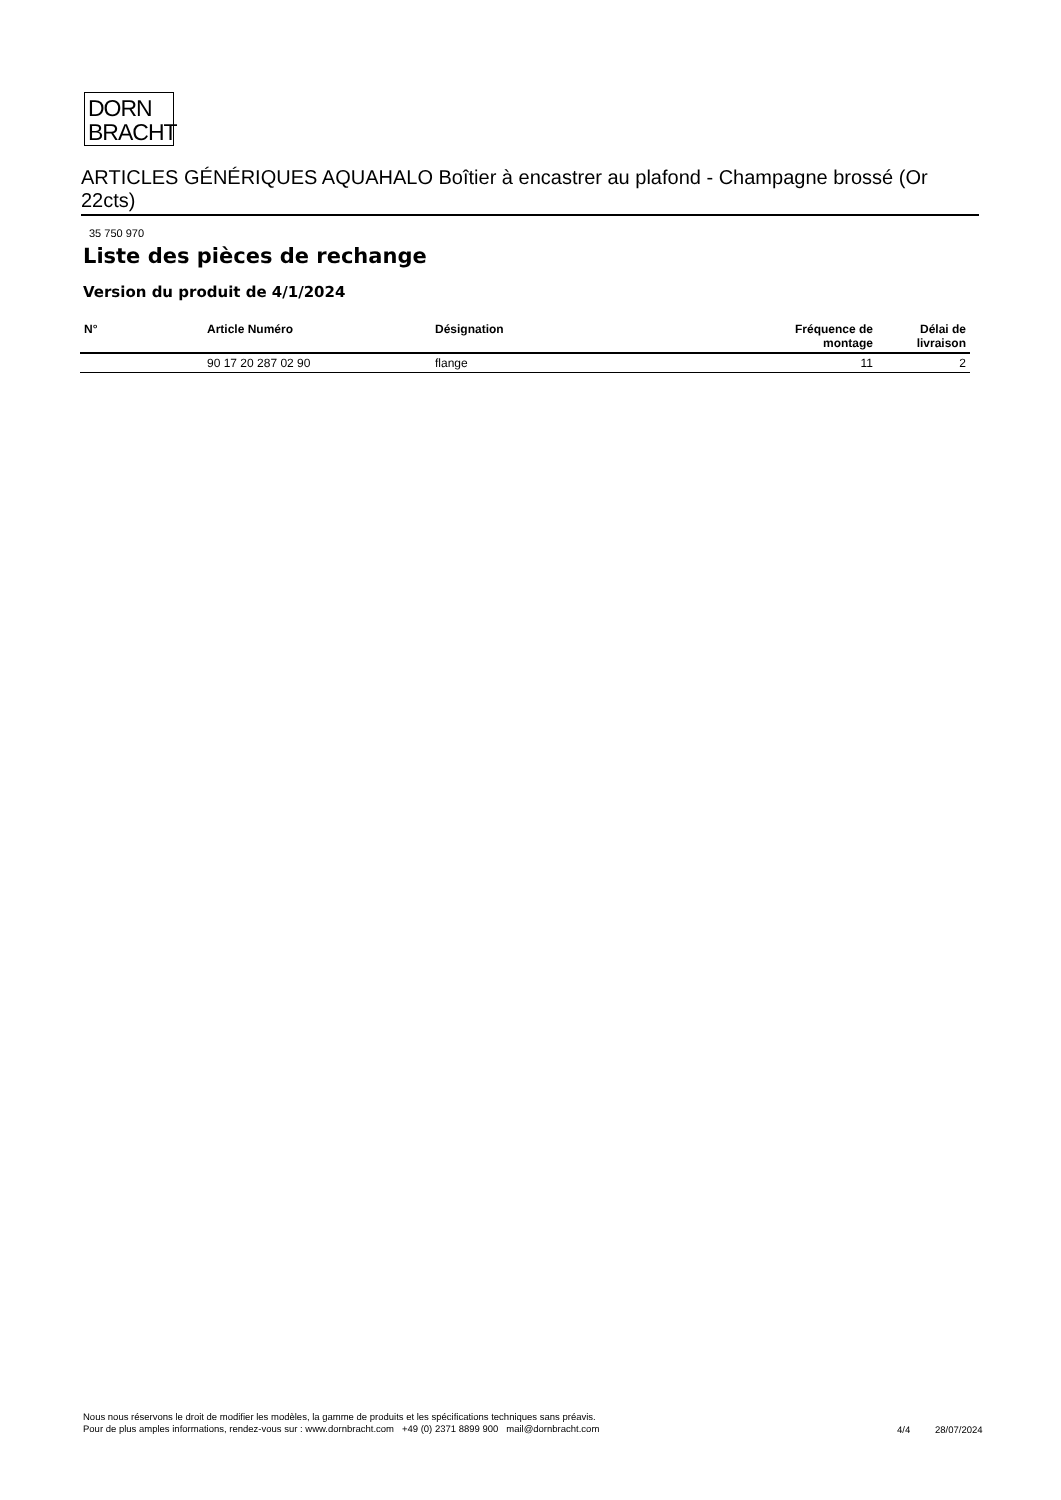DORN
BRACHT
ARTICLES GÉNÉRIQUES AQUAHALO Boîtier à encastrer au plafond - Champagne brossé (Or 22cts)
35 750 970
Liste des pièces de rechange
Version du produit de 4/1/2024
| N° | Article Numéro | Désignation | Fréquence de montage | Délai de livraison |
| --- | --- | --- | --- | --- |
| | 90 17 20 287 02 90 | flange | 11 | 2 |
Nous nous réservons le droit de modifier les modèles, la gamme de produits et les spécifications techniques sans préavis.
Pour de plus amples informations, rendez-vous sur : www.dornbracht.com +49 (0) 2371 8899 900 mail@dornbracht.com
4/4 28/07/2024